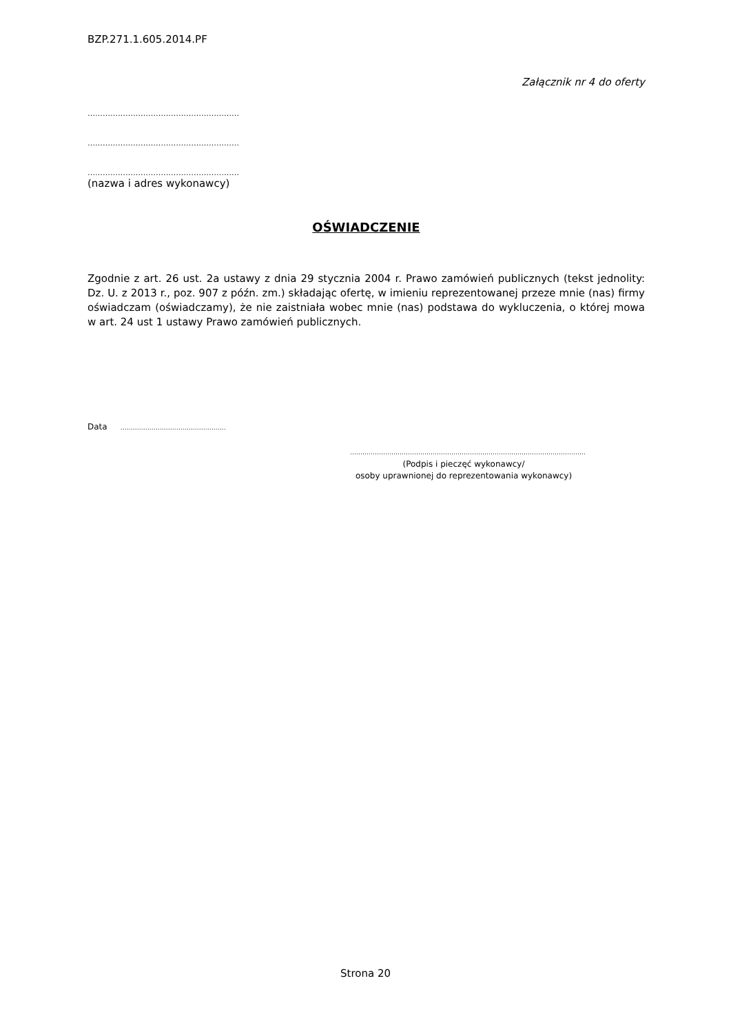BZP.271.1.605.2014.PF
Załącznik nr 4 do oferty
……………………………………………………
……………………………………………………
……………………………………………………
(nazwa i adres wykonawcy)
OŚWIADCZENIE
Zgodnie z art. 26 ust. 2a ustawy z dnia 29 stycznia 2004 r. Prawo zamówień publicznych (tekst jednolity: Dz. U. z 2013 r., poz. 907 z późn. zm.) składając ofertę, w imieniu reprezentowanej przeze mnie (nas) firmy oświadczam (oświadczamy), że nie zaistniała wobec mnie (nas) podstawa do wykluczenia, o której mowa w art. 24 ust 1 ustawy Prawo zamówień publicznych.
Data ……………………………………………
……………………………………………………………………………………………………
(Podpis i pieczęć wykonawcy/
osoby uprawnionej do reprezentowania wykonawcy)
Strona 20